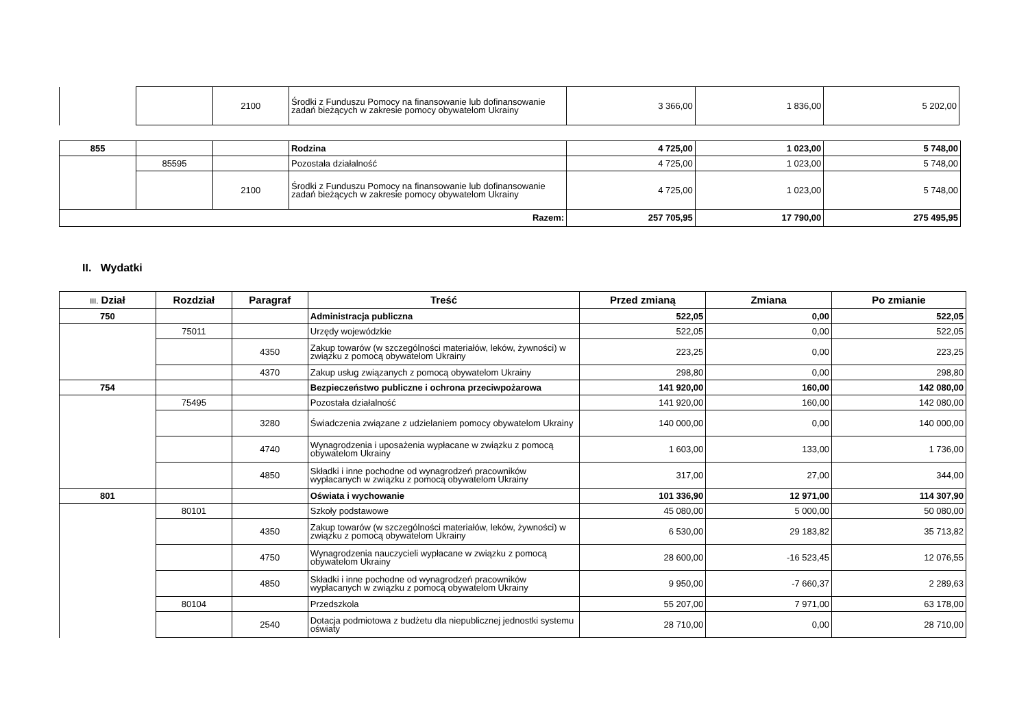| | | 2100 | Środki z Funduszu Pomocy na finansowanie lub dofinansowanie zadań bieżących w zakresie pomocy obywatelom Ukrainy | 3 366,00 | 1 836,00 | 5 202,00 |
| 855 | | | Rodzina | 4 725,00 | 1 023,00 | 5 748,00 |
| | 85595 | | Pozostała działalność | 4 725,00 | 1 023,00 | 5 748,00 |
| | | 2100 | Środki z Funduszu Pomocy na finansowanie lub dofinansowanie zadań bieżących w zakresie pomocy obywatelom Ukrainy | 4 725,00 | 1 023,00 | 5 748,00 |
| Razem: | | | | 257 705,95 | 17 790,00 | 275 495,95 |
II. Wydatki
| III. Dział | Rozdział | Paragraf | Treść | Przed zmianą | Zmiana | Po zmianie |
| --- | --- | --- | --- | --- | --- | --- |
| 750 | | | Administracja publiczna | 522,05 | 0,00 | 522,05 |
| | 75011 | | Urzędy wojewódzkie | 522,05 | 0,00 | 522,05 |
| | | 4350 | Zakup towarów (w szczególności materiałów, leków, żywności) w związku z pomocą obywatelom Ukrainy | 223,25 | 0,00 | 223,25 |
| | | 4370 | Zakup usług związanych z pomocą obywatelom Ukrainy | 298,80 | 0,00 | 298,80 |
| 754 | | | Bezpieczeństwo publiczne i ochrona przeciwpożarowa | 141 920,00 | 160,00 | 142 080,00 |
| | 75495 | | Pozostała działalność | 141 920,00 | 160,00 | 142 080,00 |
| | | 3280 | Świadczenia związane z udzielaniem pomocy obywatelom Ukrainy | 140 000,00 | 0,00 | 140 000,00 |
| | | 4740 | Wynagrodzenia i uposażenia wypłacane w związku z pomocą obywatelom Ukrainy | 1 603,00 | 133,00 | 1 736,00 |
| | | 4850 | Składki i inne pochodne od wynagrodzeń pracowników wypłacanych w związku z pomocą obywatelom Ukrainy | 317,00 | 27,00 | 344,00 |
| 801 | | | Oświata i wychowanie | 101 336,90 | 12 971,00 | 114 307,90 |
| | 80101 | | Szkoły podstawowe | 45 080,00 | 5 000,00 | 50 080,00 |
| | | 4350 | Zakup towarów (w szczególności materiałów, leków, żywności) w związku z pomocą obywatelom Ukrainy | 6 530,00 | 29 183,82 | 35 713,82 |
| | | 4750 | Wynagrodzenia nauczycieli wypłacane w związku z pomocą obywatelom Ukrainy | 28 600,00 | -16 523,45 | 12 076,55 |
| | | 4850 | Składki i inne pochodne od wynagrodzeń pracowników wypłacanych w związku z pomocą obywatelom Ukrainy | 9 950,00 | -7 660,37 | 2 289,63 |
| | 80104 | | Przedszkola | 55 207,00 | 7 971,00 | 63 178,00 |
| | | 2540 | Dotacja podmiotowa z budżetu dla niepublicznej jednostki systemu oświaty | 28 710,00 | 0,00 | 28 710,00 |